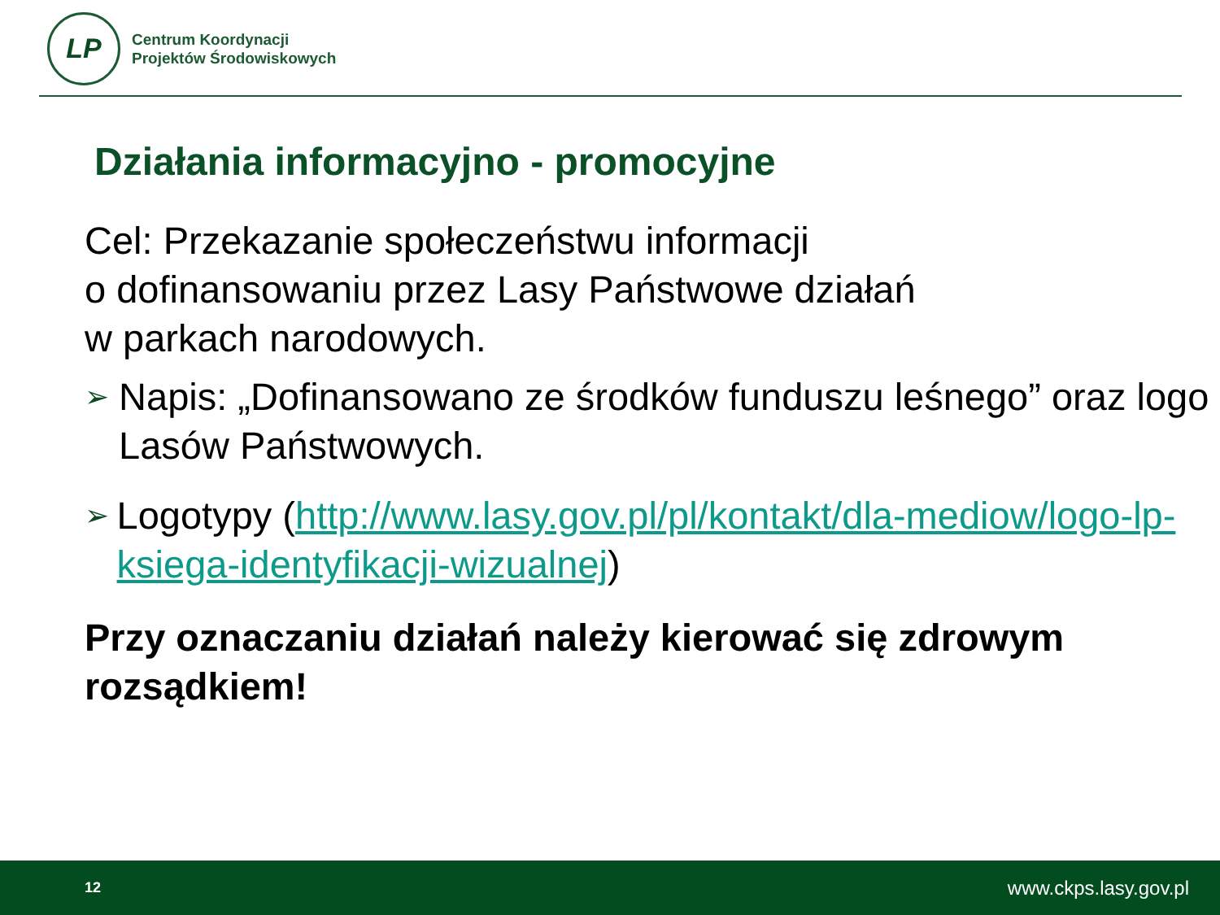LP
Centrum Koordynacji
Projektów Środowiskowych
Działania informacyjno - promocyjne
Cel: Przekazanie społeczeństwu informacji
o dofinansowaniu przez Lasy Państwowe działań
w parkach narodowych.
➢
Napis: „Dofinansowano ze środków funduszu leśnego” oraz logo Lasów Państwowych.
➢
Logotypy (http://www.lasy.gov.pl/pl/kontakt/dla-mediow/logo-lp-ksiega-identyfikacji-wizualnej)
Przy oznaczaniu działań należy kierować się zdrowym rozsądkiem!
12 www.ckps.lasy.gov.pl